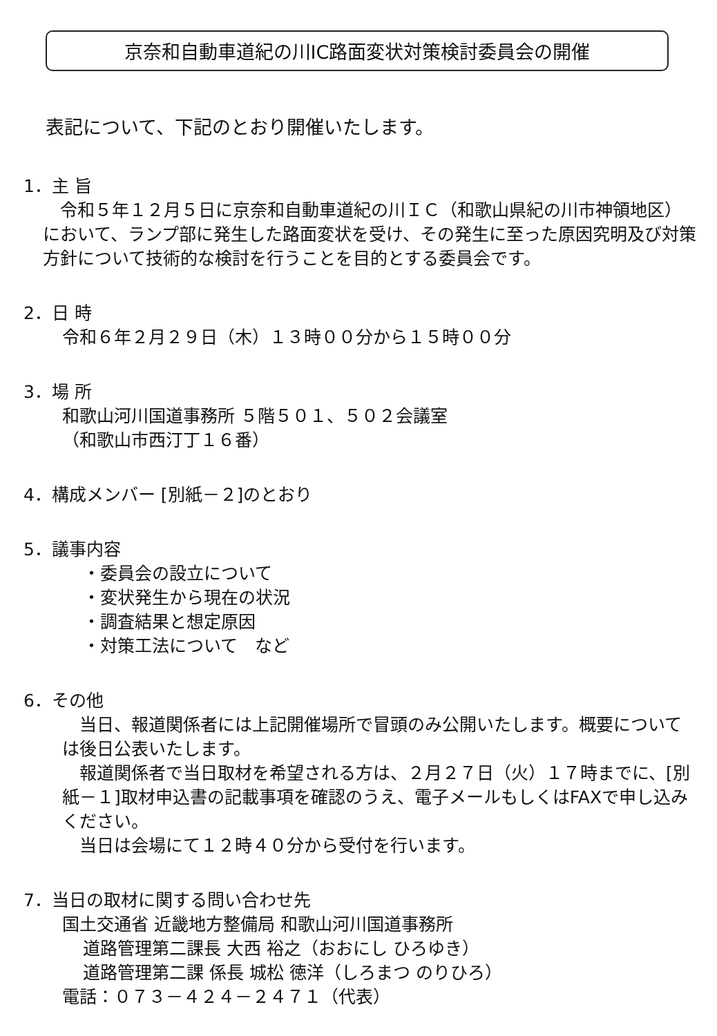京奈和自動車道紀の川IC路面変状対策検討委員会の開催
表記について、下記のとおり開催いたします。
1．主 旨
　令和５年１２月５日に京奈和自動車道紀の川ＩＣ（和歌山県紀の川市神領地区）において、ランプ部に発生した路面変状を受け、その発生に至った原因究明及び対策方針について技術的な検討を行うことを目的とする委員会です。
2．日 時
令和６年２月２９日（木）１３時００分から１５時００分
3．場 所
和歌山河川国道事務所 ５階５０１、５０２会議室
（和歌山市西汀丁１６番）
4．構成メンバー [別紙－２]のとおり
5．議事内容
・委員会の設立について
・変状発生から現在の状況
・調査結果と想定原因
・対策工法について　など
6．その他
　当日、報道関係者には上記開催場所で冒頭のみ公開いたします。概要については後日公表いたします。
　報道関係者で当日取材を希望される方は、２月２７日（火）１７時までに、[別紙－１]取材申込書の記載事項を確認のうえ、電子メールもしくはFAXで申し込みください。
　当日は会場にて１２時４０分から受付を行います。
7．当日の取材に関する問い合わせ先
国土交通省 近畿地方整備局 和歌山河川国道事務所
道路管理第二課長 大西 裕之（おおにし ひろゆき）
道路管理第二課 係長 城松 徳洋（しろまつ のりひろ）
電話：０７３－４２４－２４７１（代表）